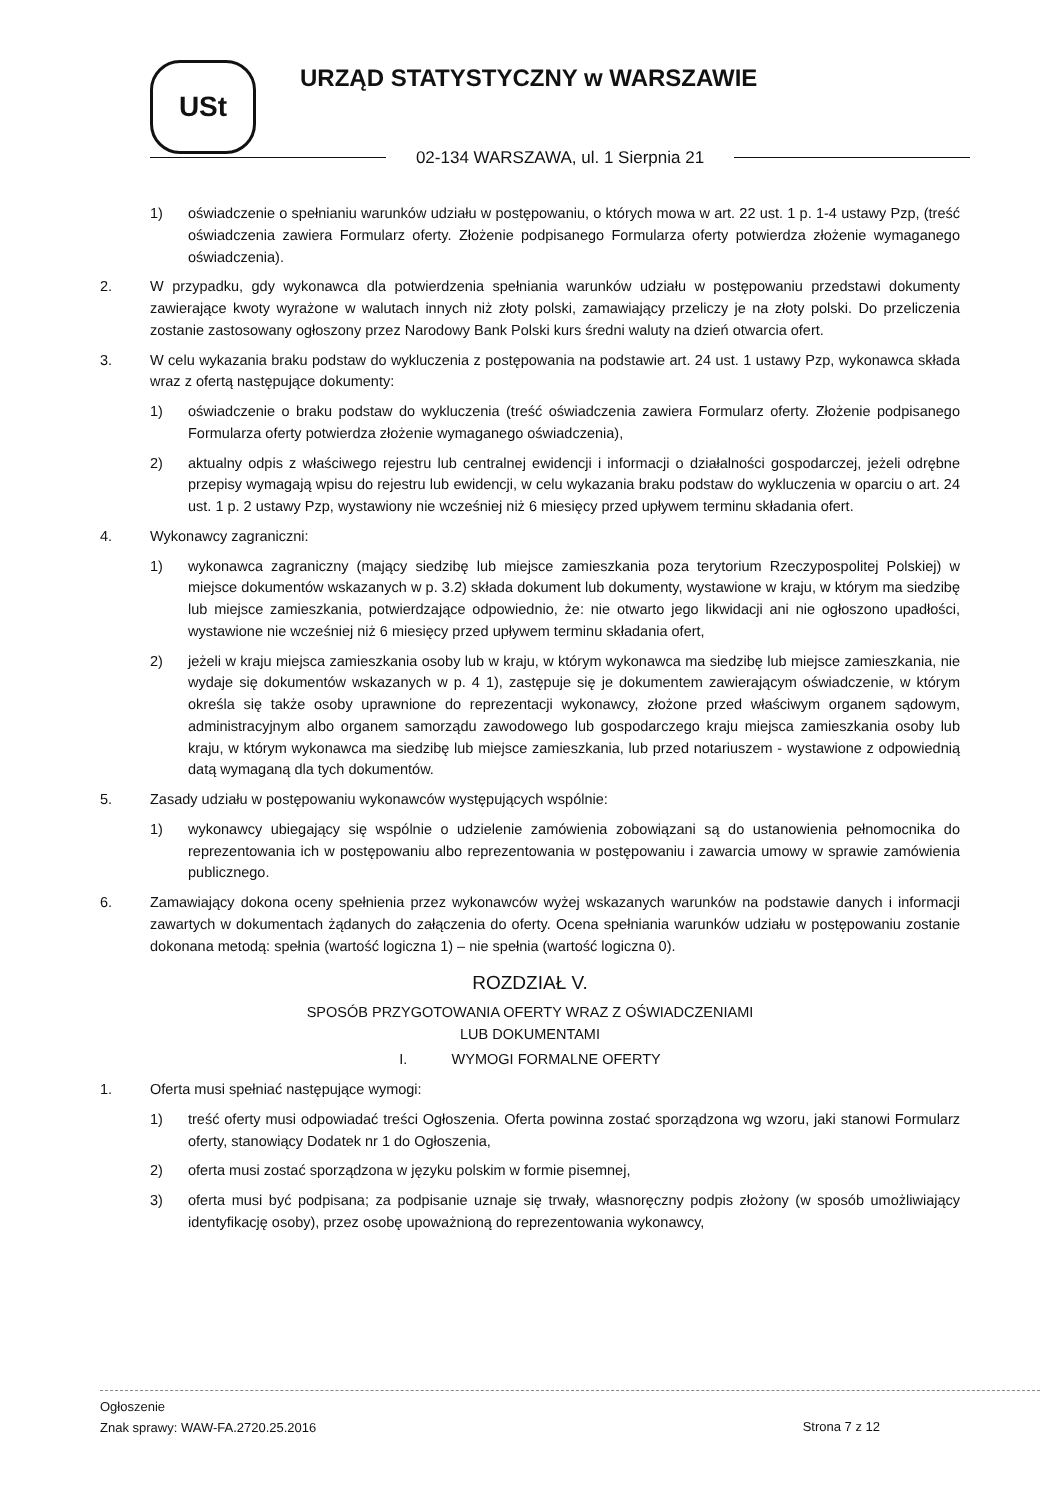USt URZĄD STATYSTYCZNY w WARSZAWIE
02-134 WARSZAWA, ul. 1 Sierpnia 21
1) oświadczenie o spełnianiu warunków udziału w postępowaniu, o których mowa w art. 22 ust. 1 p. 1-4 ustawy Pzp, (treść oświadczenia zawiera Formularz oferty. Złożenie podpisanego Formularza oferty potwierdza złożenie wymaganego oświadczenia).
2. W przypadku, gdy wykonawca dla potwierdzenia spełniania warunków udziału w postępowaniu przedstawi dokumenty zawierające kwoty wyrażone w walutach innych niż złoty polski, zamawiający przeliczy je na złoty polski. Do przeliczenia zostanie zastosowany ogłoszony przez Narodowy Bank Polski kurs średni waluty na dzień otwarcia ofert.
3. W celu wykazania braku podstaw do wykluczenia z postępowania na podstawie art. 24 ust. 1 ustawy Pzp, wykonawca składa wraz z ofertą następujące dokumenty:
1) oświadczenie o braku podstaw do wykluczenia (treść oświadczenia zawiera Formularz oferty. Złożenie podpisanego Formularza oferty potwierdza złożenie wymaganego oświadczenia),
2) aktualny odpis z właściwego rejestru lub centralnej ewidencji i informacji o działalności gospodarczej, jeżeli odrębne przepisy wymagają wpisu do rejestru lub ewidencji, w celu wykazania braku podstaw do wykluczenia w oparciu o art. 24 ust. 1 p. 2 ustawy Pzp, wystawiony nie wcześniej niż 6 miesięcy przed upływem terminu składania ofert.
4. Wykonawcy zagraniczni:
1) wykonawca zagraniczny (mający siedzibę lub miejsce zamieszkania poza terytorium Rzeczypospolitej Polskiej) w miejsce dokumentów wskazanych w p. 3.2) składa dokument lub dokumenty, wystawione w kraju, w którym ma siedzibę lub miejsce zamieszkania, potwierdzające odpowiednio, że: nie otwarto jego likwidacji ani nie ogłoszono upadłości, wystawione nie wcześniej niż 6 miesięcy przed upływem terminu składania ofert,
2) jeżeli w kraju miejsca zamieszkania osoby lub w kraju, w którym wykonawca ma siedzibę lub miejsce zamieszkania, nie wydaje się dokumentów wskazanych w p. 4 1), zastępuje się je dokumentem zawierającym oświadczenie, w którym określa się także osoby uprawnione do reprezentacji wykonawcy, złożone przed właściwym organem sądowym, administracyjnym albo organem samorządu zawodowego lub gospodarczego kraju miejsca zamieszkania osoby lub kraju, w którym wykonawca ma siedzibę lub miejsce zamieszkania, lub przed notariuszem - wystawione z odpowiednią datą wymaganą dla tych dokumentów.
5. Zasady udziału w postępowaniu wykonawców występujących wspólnie:
1) wykonawcy ubiegający się wspólnie o udzielenie zamówienia zobowiązani są do ustanowienia pełnomocnika do reprezentowania ich w postępowaniu albo reprezentowania w postępowaniu i zawarcia umowy w sprawie zamówienia publicznego.
6. Zamawiający dokona oceny spełnienia przez wykonawców wyżej wskazanych warunków na podstawie danych i informacji zawartych w dokumentach żądanych do załączenia do oferty. Ocena spełniania warunków udziału w postępowaniu zostanie dokonana metodą: spełnia (wartość logiczna 1) – nie spełnia (wartość logiczna 0).
ROZDZIAŁ V.
SPOSÓB PRZYGOTOWANIA OFERTY WRAZ Z OŚWIADCZENIAMI
LUB DOKUMENTAMI
I. WYMOGI FORMALNE OFERTY
1. Oferta musi spełniać następujące wymogi:
1) treść oferty musi odpowiadać treści Ogłoszenia. Oferta powinna zostać sporządzona wg wzoru, jaki stanowi Formularz oferty, stanowiący Dodatek nr 1 do Ogłoszenia,
2) oferta musi zostać sporządzona w języku polskim w formie pisemnej,
3) oferta musi być podpisana; za podpisanie uznaje się trwały, własnoręczny podpis złożony (w sposób umożliwiający identyfikację osoby), przez osobę upoważnioną do reprezentowania wykonawcy,
Ogłoszenie
Znak sprawy: WAW-FA.2720.25.2016
Strona 7 z 12